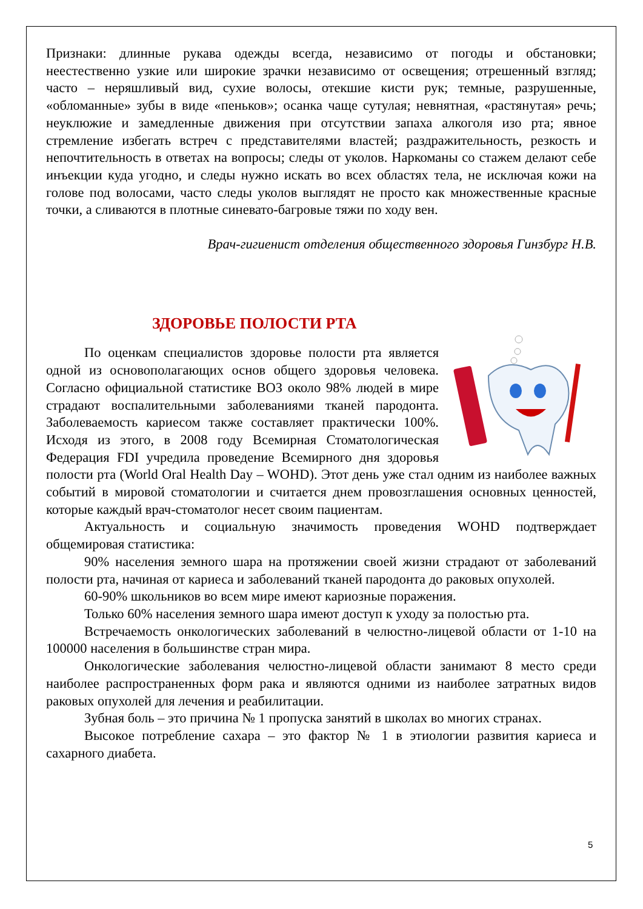Признаки: длинные рукава одежды всегда, независимо от погоды и обстановки; неестественно узкие или широкие зрачки независимо от освещения; отрешенный взгляд; часто – неряшливый вид, сухие волосы, отекшие кисти рук; темные, разрушенные, «обломанные» зубы в виде «пеньков»; осанка чаще сутулая; невнятная, «растянутая» речь; неуклюжие и замедленные движения при отсутствии запаха алкоголя изо рта; явное стремление избегать встреч с представителями властей; раздражительность, резкость и непочтительность в ответах на вопросы; следы от уколов. Наркоманы со стажем делают себе инъекции куда угодно, и следы нужно искать во всех областях тела, не исключая кожи на голове под волосами, часто следы уколов выглядят не просто как множественные красные точки, а сливаются в плотные синевато-багровые тяжи по ходу вен.
Врач-гигиенист отделения общественного здоровья Гинзбург Н.В.
ЗДОРОВЬЕ ПОЛОСТИ РТА
По оценкам специалистов здоровье полости рта является одной из основополагающих основ общего здоровья человека. Согласно официальной статистике ВОЗ около 98% людей в мире страдают воспалительными заболеваниями тканей пародонта. Заболеваемость кариесом также составляет практически 100%. Исходя из этого, в 2008 году Всемирная Стоматологическая Федерация FDI учредила проведение Всемирного дня здоровья полости рта (World Oral Health Day – WOHD). Этот день уже стал одним из наиболее важных событий в мировой стоматологии и считается днем провозглашения основных ценностей, которые каждый врач-стоматолог несет своим пациентам.
Актуальность и социальную значимость проведения WOHD подтверждает общемировая статистика:
90% населения земного шара на протяжении своей жизни страдают от заболеваний полости рта, начиная от кариеса и заболеваний тканей пародонта до раковых опухолей.
60-90% школьников во всем мире имеют кариозные поражения.
Только 60% населения земного шара имеют доступ к уходу за полостью рта.
Встречаемость онкологических заболеваний в челюстно-лицевой области от 1-10 на 100000 населения в большинстве стран мира.
Онкологические заболевания челюстно-лицевой области занимают 8 место среди наиболее распространенных форм рака и являются одними из наиболее затратных видов раковых опухолей для лечения и реабилитации.
Зубная боль – это причина № 1 пропуска занятий в школах во многих странах.
Высокое потребление сахара – это фактор № 1 в этиологии развития кариеса и сахарного диабета.
5